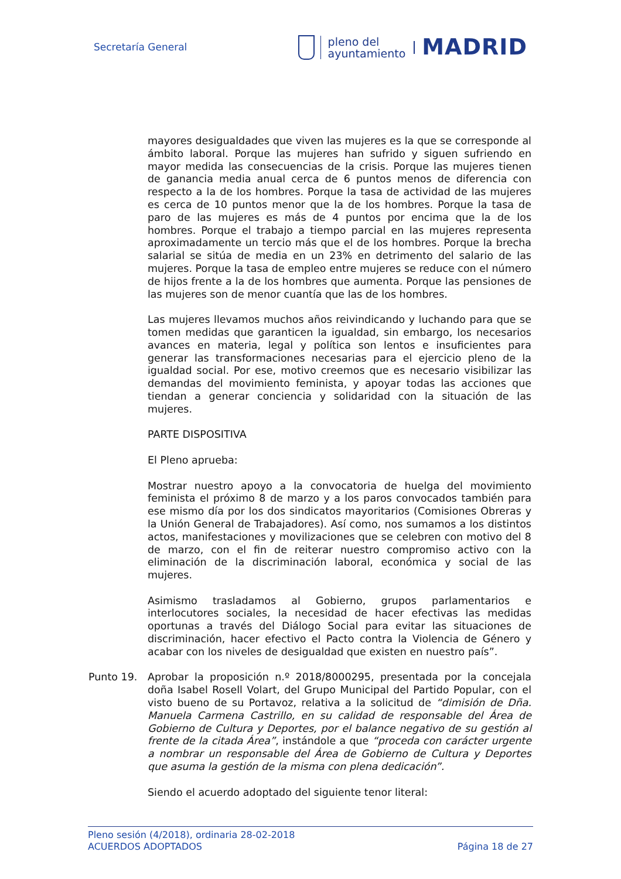Secretaría General
pleno del
ayuntamiento
MADRID
mayores desigualdades que viven las mujeres es la que se corresponde al ámbito laboral. Porque las mujeres han sufrido y siguen sufriendo en mayor medida las consecuencias de la crisis. Porque las mujeres tienen de ganancia media anual cerca de 6 puntos menos de diferencia con respecto a la de los hombres. Porque la tasa de actividad de las mujeres es cerca de 10 puntos menor que la de los hombres. Porque la tasa de paro de las mujeres es más de 4 puntos por encima que la de los hombres. Porque el trabajo a tiempo parcial en las mujeres representa aproximadamente un tercio más que el de los hombres. Porque la brecha salarial se sitúa de media en un 23% en detrimento del salario de las mujeres. Porque la tasa de empleo entre mujeres se reduce con el número de hijos frente a la de los hombres que aumenta. Porque las pensiones de las mujeres son de menor cuantía que las de los hombres.
Las mujeres llevamos muchos años reivindicando y luchando para que se tomen medidas que garanticen la igualdad, sin embargo, los necesarios avances en materia, legal y política son lentos e insuficientes para generar las transformaciones necesarias para el ejercicio pleno de la igualdad social. Por ese, motivo creemos que es necesario visibilizar las demandas del movimiento feminista, y apoyar todas las acciones que tiendan a generar conciencia y solidaridad con la situación de las mujeres.
PARTE DISPOSITIVA
El Pleno aprueba:
Mostrar nuestro apoyo a la convocatoria de huelga del movimiento feminista el próximo 8 de marzo y a los paros convocados también para ese mismo día por los dos sindicatos mayoritarios (Comisiones Obreras y la Unión General de Trabajadores). Así como, nos sumamos a los distintos actos, manifestaciones y movilizaciones que se celebren con motivo del 8 de marzo, con el fin de reiterar nuestro compromiso activo con la eliminación de la discriminación laboral, económica y social de las mujeres.
Asimismo trasladamos al Gobierno, grupos parlamentarios e interlocutores sociales, la necesidad de hacer efectivas las medidas oportunas a través del Diálogo Social para evitar las situaciones de discriminación, hacer efectivo el Pacto contra la Violencia de Género y acabar con los niveles de desigualdad que existen en nuestro país”.
Punto 19. Aprobar la proposición n.º 2018/8000295, presentada por la concejala doña Isabel Rosell Volart, del Grupo Municipal del Partido Popular, con el visto bueno de su Portavoz, relativa a la solicitud de “dimisión de Dña. Manuela Carmena Castrillo, en su calidad de responsable del Área de Gobierno de Cultura y Deportes, por el balance negativo de su gestión al frente de la citada Área”, instándole a que “proceda con carácter urgente a nombrar un responsable del Área de Gobierno de Cultura y Deportes que asuma la gestión de la misma con plena dedicación”.
Siendo el acuerdo adoptado del siguiente tenor literal:
Pleno sesión (4/2018), ordinaria 28-02-2018
ACUERDOS ADOPTADOS Página 18 de 27